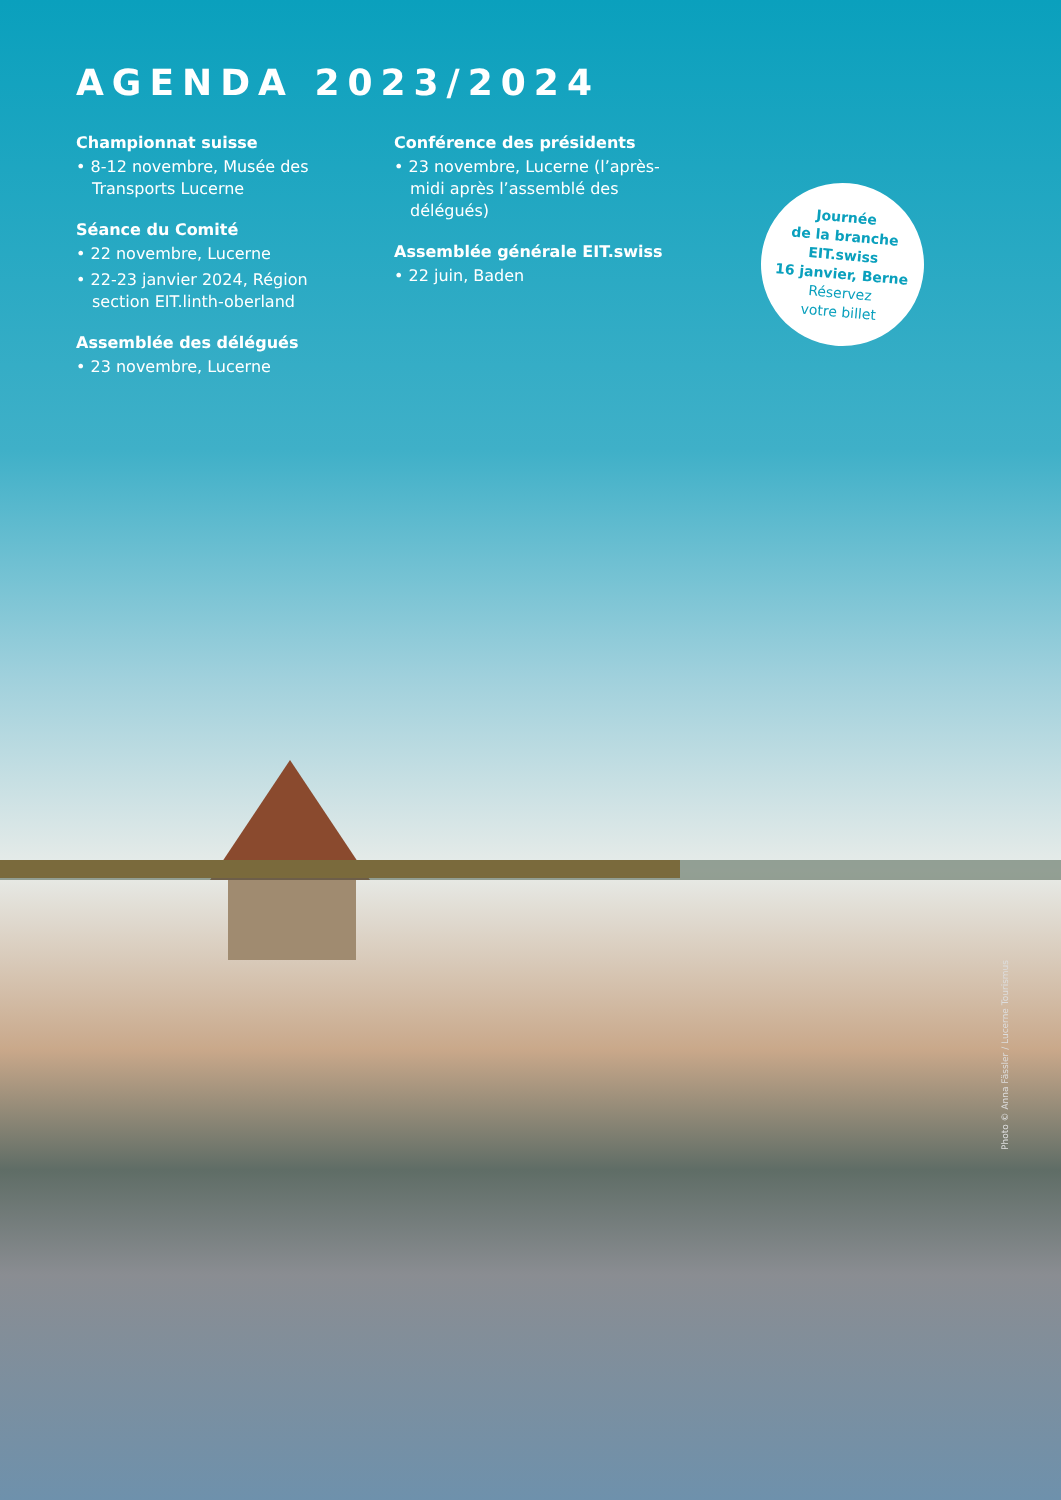AGENDA 2023/2024
Championnat suisse
• 8-12 novembre, Musée des Transports Lucerne
Séance du Comité
• 22 novembre, Lucerne
• 22-23 janvier 2024, Région section EIT.linth-oberland
Assemblée des délégués
• 23 novembre, Lucerne
Conférence des présidents
• 23 novembre, Lucerne (l’après-midi après l’assemblé des délégués)
Assemblée générale EIT.swiss
• 22 juin, Baden
Journée
de la branche
EIT.swiss
16 janvier, Berne
Réservez
votre billet
Photo © Anna Fässler / Lucerne Tourismus